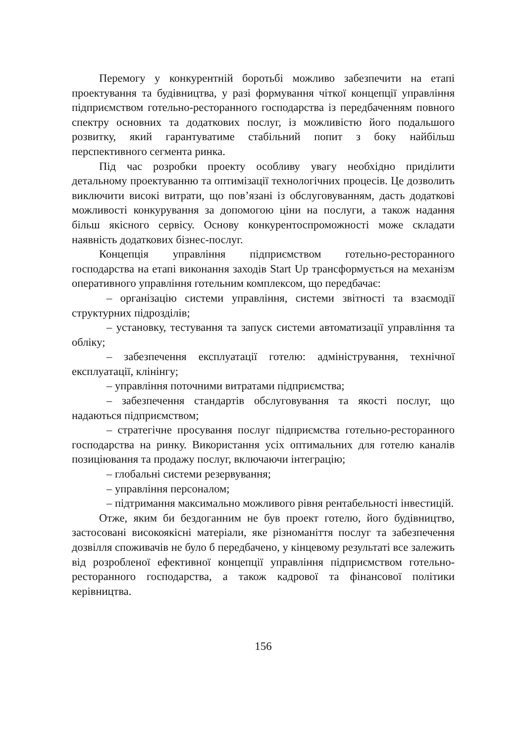Перемогу у конкурентній боротьбі можливо забезпечити на етапі проектування та будівництва, у разі формування чіткої концепції управління підприємством готельно-ресторанного господарства із передбаченням повного спектру основних та додаткових послуг, із можливістю його подальшого розвитку, який гарантуватиме стабільний попит з боку найбільш перспективного сегмента ринка.
Під час розробки проекту особливу увагу необхідно приділити детальному проектуванню та оптимізації технологічних процесів. Це дозволить виключити високі витрати, що пов’язані із обслуговуванням, дасть додаткові можливості конкурування за допомогою ціни на послуги, а також надання більш якісного сервісу. Основу конкурентоспроможності може складати наявність додаткових бізнес-послуг.
Концепція управління підприємством готельно-ресторанного господарства на етапі виконання заходів Start Up трансформується на механізм оперативного управління готельним комплексом, що передбачає:
– організацію системи управління, системи звітності та взаємодії структурних підрозділів;
– установку, тестування та запуск системи автоматизації управління та обліку;
– забезпечення експлуатації готелю: адміністрування, технічної експлуатації, клінінгу;
– управління поточними витратами підприємства;
– забезпечення стандартів обслуговування та якості послуг, що надаються підприємством;
– стратегічне просування послуг підприємства готельно-ресторанного господарства на ринку. Використання усіх оптимальних для готелю каналів позиціювання та продажу послуг, включаючи інтеграцію;
– глобальні системи резервування;
– управління персоналом;
– підтримання максимально можливого рівня рентабельності інвестицій.
Отже, яким би бездоганним не був проект готелю, його будівництво, застосовані високоякісні матеріали, яке різноманіття послуг та забезпечення дозвілля споживачів не було б передбачено, у кінцевому результаті все залежить від розробленої ефективної концепції управління підприємством готельно-ресторанного господарства, а також кадрової та фінансової політики керівництва.
156